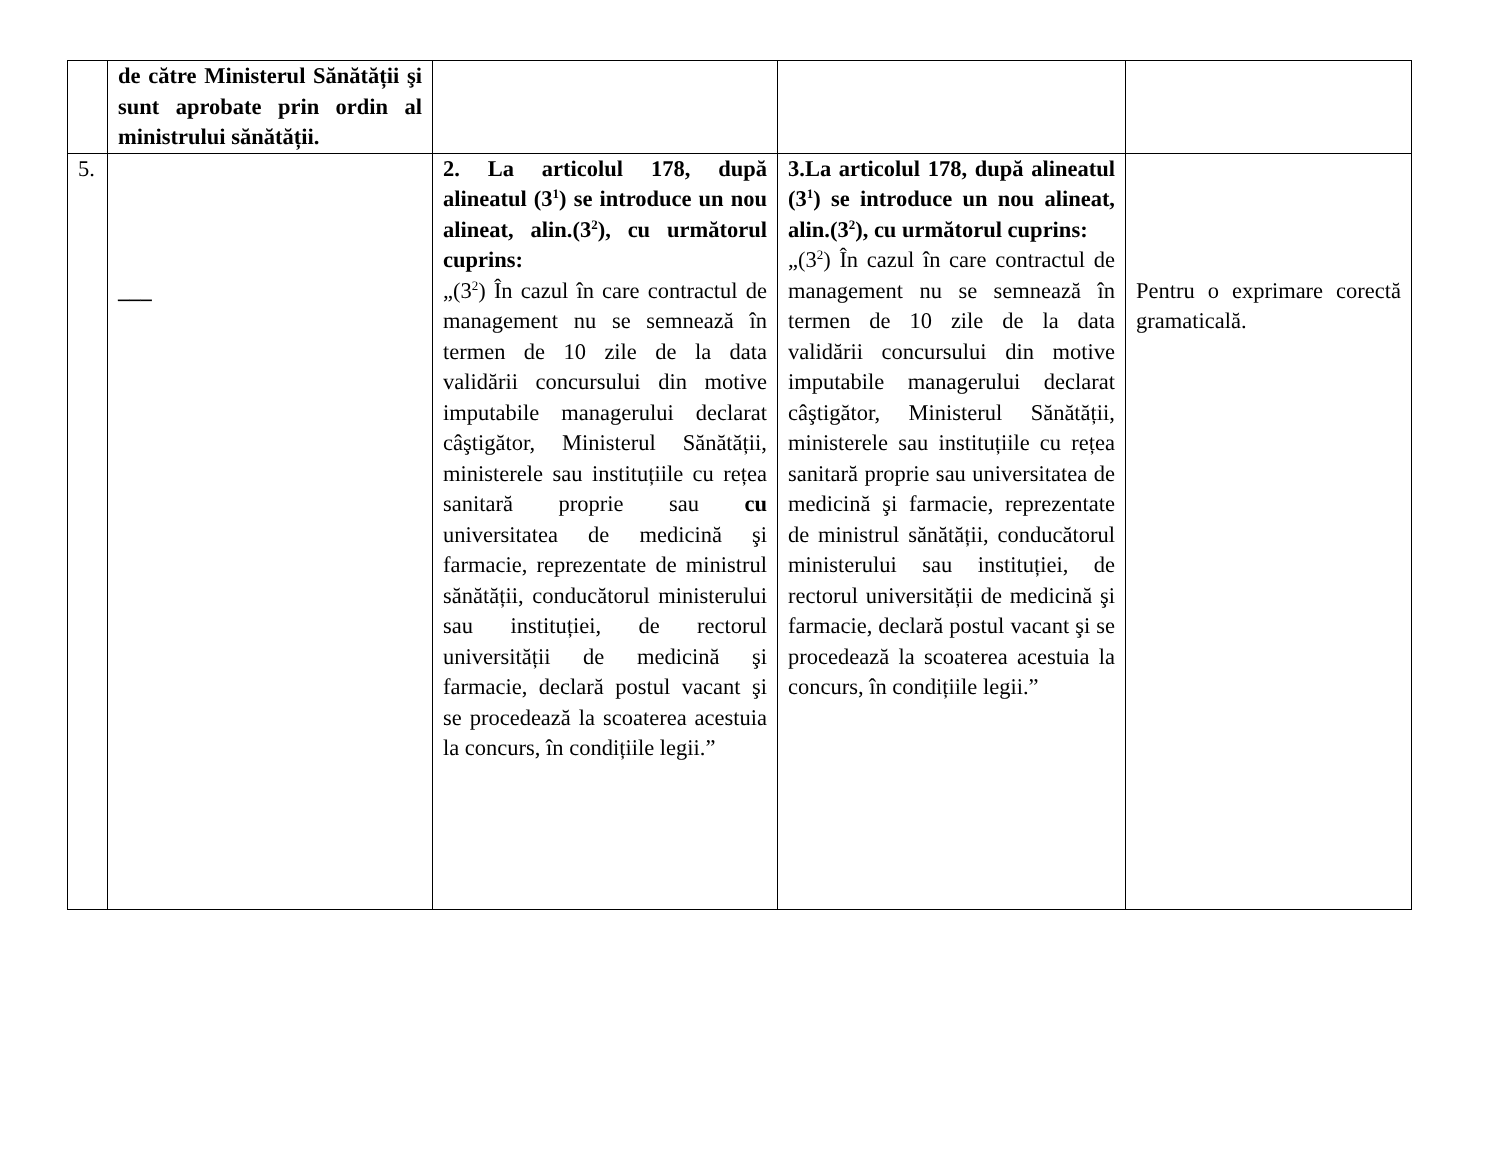| | de către Ministerul Sănătății şi sunt aprobate prin ordin al ministrului sănătății. | | | |
| 5. | ___ | 2. La articolul 178, după alineatul (3<sup>1</sup>) se introduce un nou alineat, alin.(3<sup>2</sup>), cu următorul cuprins: „(3<sup>2</sup>) În cazul în care contractul de management nu se semnează în termen de 10 zile de la data validării concursului din motive imputabile managerului declarat câştigător, Ministerul Sănătății, ministerele sau instituțiile cu rețea sanitară proprie sau cu universitatea de medicină şi farmacie, reprezentate de ministrul sănătății, conducătorul ministerului sau instituției, de rectorul universității de medicină şi farmacie, declară postul vacant şi se procedează la scoaterea acestuia la concurs, în condițiile legii.” | 3.La articolul 178, după alineatul (3<sup>1</sup>) se introduce un nou alineat, alin.(3<sup>2</sup>), cu următorul cuprins: „(3<sup>2</sup>) În cazul în care contractul de management nu se semnează în termen de 10 zile de la data validării concursului din motive imputabile managerului declarat câştigător, Ministerul Sănătății, ministerele sau instituțiile cu rețea sanitară proprie sau universitatea de medicină şi farmacie, reprezentate de ministrul sănătății, conducătorul ministerului sau instituției, de rectorul universității de medicină şi farmacie, declară postul vacant şi se procedează la scoaterea acestuia la concurs, în condițiile legii.” | Pentru o exprimare corectă gramaticală. |